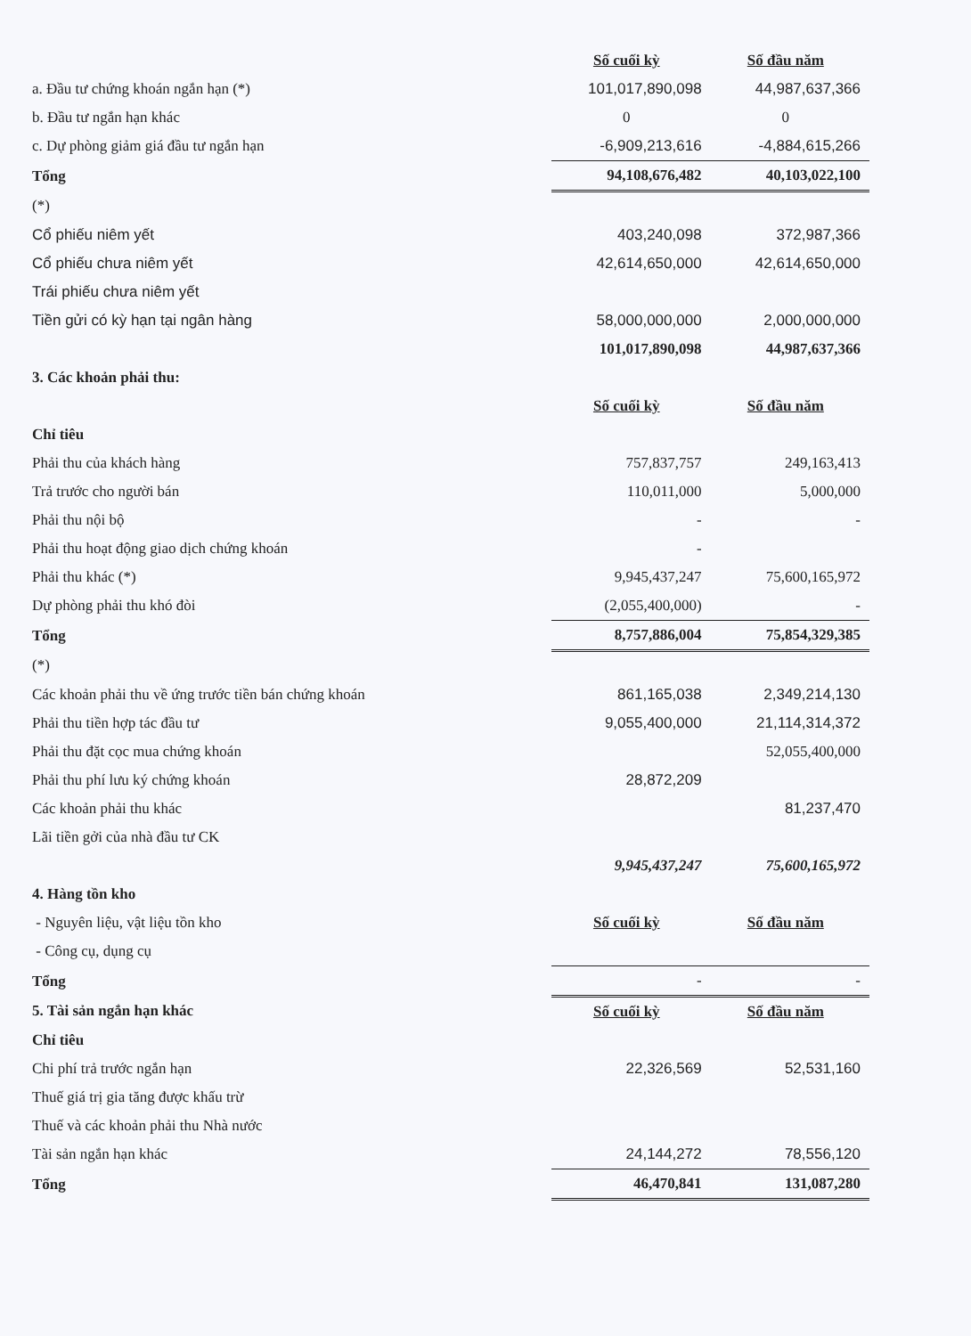| | Số cuối kỳ | Số đầu năm |
| a. Đầu tư chứng khoán ngắn hạn (*) | 101,017,890,098 | 44,987,637,366 |
| b. Đầu tư ngắn hạn khác | 0 | 0 |
| c. Dự phòng giảm giá đầu tư ngắn hạn | -6,909,213,616 | -4,884,615,266 |
| Tổng | 94,108,676,482 | 40,103,022,100 |
| (*) | | |
| Cổ phiếu niêm yết | 403,240,098 | 372,987,366 |
| Cổ phiếu chưa niêm yết | 42,614,650,000 | 42,614,650,000 |
| Trái phiếu chưa niêm yết | | |
| Tiền gửi có kỳ hạn tại ngân hàng | 58,000,000,000 | 2,000,000,000 |
| | 101,017,890,098 | 44,987,637,366 |
| 3. Các khoản phải thu: | | |
| | Số cuối kỳ | Số đầu năm |
| Chỉ tiêu | | |
| Phải thu của khách hàng | 757,837,757 | 249,163,413 |
| Trả trước cho người bán | 110,011,000 | 5,000,000 |
| Phải thu nội bộ | - | - |
| Phải thu hoạt động giao dịch chứng khoán | - | |
| Phải thu khác (*) | 9,945,437,247 | 75,600,165,972 |
| Dự phòng phải thu khó đòi | (2,055,400,000) | - |
| Tổng | 8,757,886,004 | 75,854,329,385 |
| (*) | | |
| Các khoản phải thu về ứng trước tiền bán chứng khoán | 861,165,038 | 2,349,214,130 |
| Phải thu tiền hợp tác đầu tư | 9,055,400,000 | 21,114,314,372 |
| Phải thu đặt cọc mua chứng khoán | | 52,055,400,000 |
| Phải thu phí lưu ký chứng khoán | 28,872,209 | |
| Các khoản phải thu khác | | 81,237,470 |
| Lãi tiền gởi của nhà đầu tư CK | | |
| | 9,945,437,247 | 75,600,165,972 |
| 4. Hàng tồn kho | | |
| - Nguyên liệu, vật liệu tồn kho | Số cuối kỳ | Số đầu năm |
| - Công cụ, dụng cụ | | |
| Tổng | - | - |
| 5. Tài sản ngắn hạn khác | Số cuối kỳ | Số đầu năm |
| Chỉ tiêu | | |
| Chi phí trả trước ngắn hạn | 22,326,569 | 52,531,160 |
| Thuế giá trị gia tăng được khấu trừ | | |
| Thuế và các khoản phải thu Nhà nước | | |
| Tài sản ngắn hạn khác | 24,144,272 | 78,556,120 |
| Tổng | 46,470,841 | 131,087,280 |